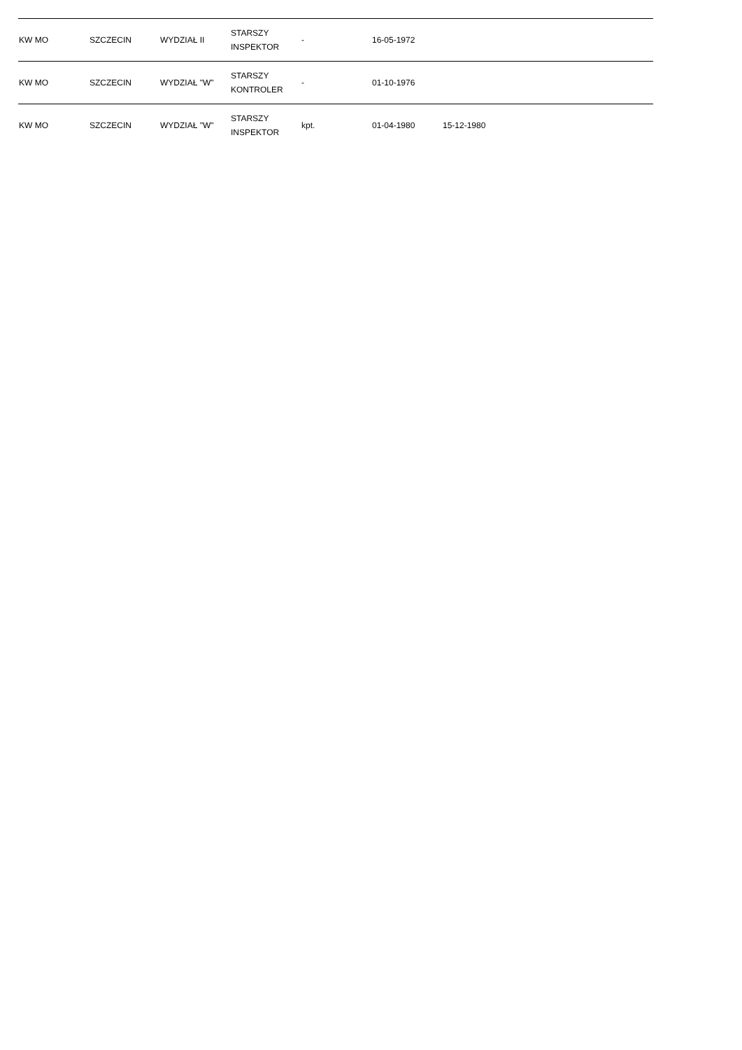| KW MO | SZCZECIN | WYDZIAŁ II | STARSZY INSPEKTOR | - | 16-05-1972 | | |
| KW MO | SZCZECIN | WYDZIAŁ "W" | STARSZY KONTROLER | - | 01-10-1976 | | |
| KW MO | SZCZECIN | WYDZIAŁ "W" | STARSZY INSPEKTOR | kpt. | 01-04-1980 | 15-12-1980 | |